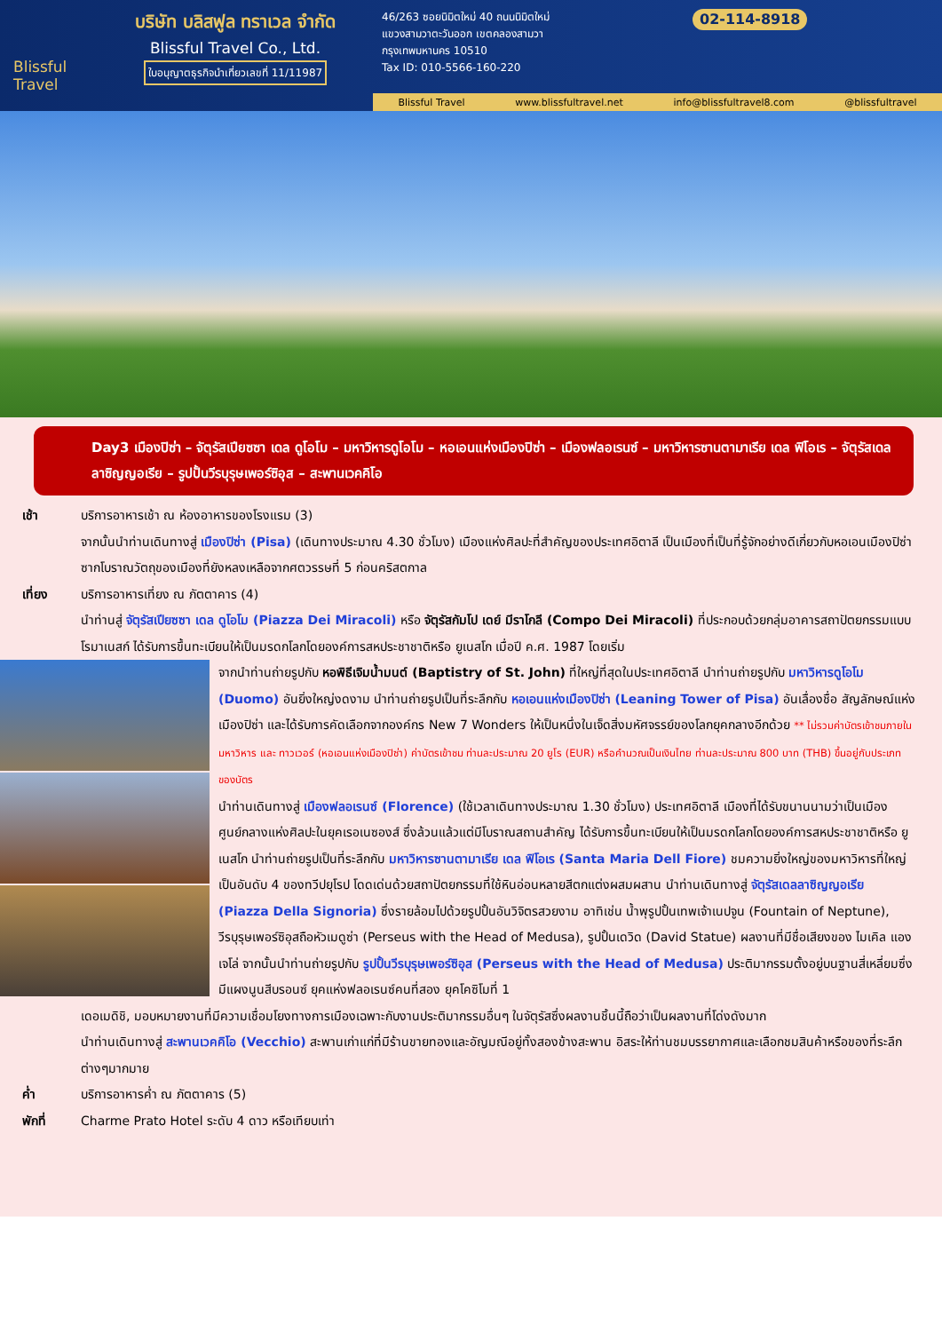Blissful Travel
บริษัท บลิสฟูล ทราเวล จำกัด
Blissful Travel Co., Ltd.
ใบอนุญาตธุรกิจนำเที่ยวเลขที่ 11/11987
46/263 ซอยนิมิตใหม่ 40 ถนนนิมิตใหม่
แขวงสามวาตะวันออก เขตคลองสามวา
กรุงเทพมหานคร 10510
Tax ID: 010-5566-160-220
02-114-8918
Blissful Travel www.blissfultravel.net info@blissfultravel8.com @blissfultravel
Day3 เมืองปิซ่า – จัตุรัสเปียซซา เดล ดูโอโม – มหาวิหารดูโอโม – หอเอนแห่งเมืองปิซ่า – เมืองฟลอเรนซ์ – มหาวิหารซานตามาเรีย เดล ฟิโอเร – จัตุรัสเดลลาซิญญอเรีย – รูปปั้นวีรบุรุษเพอร์ซิอุส – สะพานเวคคิโอ
เช้า บริการอาหารเช้า ณ ห้องอาหารของโรงแรม (3)
จากนั้นนำท่านเดินทางสู่ เมืองปิซ่า (Pisa) (เดินทางประมาณ 4.30 ชั่วโมง) เมืองแห่งศิลปะที่สำคัญของประเทศอิตาลี เป็นเมืองที่เป็นที่รู้จักอย่างดีเกี่ยวกับหอเอนเมืองปิซ่า ซากโบราณวัตถุของเมืองที่ยังหลงเหลือจากศตวรรษที่ 5 ก่อนคริสตกาล
เที่ยง บริการอาหารเที่ยง ณ ภัตตาคาร (4)
นำท่านสู่ จัตุรัสเปียซซา เดล ดูโอโม (Piazza Dei Miracoli) หรือ จัตุรัสกัมโป เดย์ มีราโกลี (Compo Dei Miracoli) ที่ประกอบด้วยกลุ่มอาคารสถาปัตยกรรมแบบโรมาเนสก์ ได้รับการขึ้นทะเบียนให้เป็นมรดกโลกโดยองค์การสหประชาชาติหรือ ยูเนสโก เมื่อปี ค.ศ. 1987 โดยเริ่ม
จากนำท่านถ่ายรูปกับ หอพิธีเจิมน้ำมนต์ (Baptistry of St. John) ที่ใหญ่ที่สุดในประเทศอิตาลี นำท่านถ่ายรูปกับ มหาวิหารดูโอโม (Duomo) อันยิ่งใหญ่งดงาม นำท่านถ่ายรูปเป็นที่ระลึกกับ หอเอนแห่งเมืองปิซ่า (Leaning Tower of Pisa) อันเลื่องชื่อ สัญลักษณ์แห่งเมืองปิซ่า และได้รับการคัดเลือกจากองค์กร New 7 Wonders ให้เป็นหนึ่งในเจ็ดสิ่งมหัศจรรย์ของโลกยุคกลางอีกด้วย ** ไม่รวมค่าบัตรเข้าชมภายในมหาวิหาร และ ทาวเวอร์ (หอเอนแห่งเมืองปิซ่า) ค่าบัตรเข้าชม ท่านละประมาณ 20 ยูโร (EUR) หรือคำนวณเป็นเงินไทย ท่านละประมาณ 800 บาท (THB) ขึ้นอยู่กับประเภทของบัตร
นำท่านเดินทางสู่ เมืองฟลอเรนซ์ (Florence) (ใช้เวลาเดินทางประมาณ 1.30 ชั่วโมง) ประเทศอิตาลี เมืองที่ได้รับขนานนามว่าเป็นเมืองศูนย์กลางแห่งศิลปะในยุคเรอเนซองส์ ซึ่งล้วนแล้วแต่มีโบราณสถานสำคัญ ได้รับการขึ้นทะเบียนให้เป็นมรดกโลกโดยองค์การสหประชาชาติหรือ ยูเนสโก นำท่านถ่ายรูปเป็นที่ระลึกกับ มหาวิหารซานตามาเรีย เดล ฟิโอเร (Santa Maria Dell Fiore) ชมความยิ่งใหญ่ของมหาวิหารที่ใหญ่เป็นอันดับ 4 ของทวีปยุโรป โดดเด่นด้วยสถาปัตยกรรมที่ใช้หินอ่อนหลายสีตกแต่งผสมผสาน นำท่านเดินทางสู่ จัตุรัสเดลลาซิญญอเรีย (Piazza Della Signoria) ซึ่งรายล้อมไปด้วยรูปปั้นอันวิจิตรสวยงาม อาทิเช่น น้ำพุรูปปั้นเทพเจ้าเนปจูน (Fountain of Neptune), วีรบุรุษเพอร์ซิอุสถือหัวเมดูซ่า (Perseus with the Head of Medusa), รูปปั้นเดวิด (David Statue) ผลงานที่มีชื่อเสียงของ ไมเคิล แองเจโล่ จากนั้นนำท่านถ่ายรูปกับ รูปปั้นวีรบุรุษเพอร์ซิอุส (Perseus with the Head of Medusa) ประติมากรรมตั้งอยู่บนฐานสี่เหลี่ยมซึ่งมีแผงนูนสีบรอนซ์ ยุคแห่งฟลอเรนซ์คนที่สอง ยุคโคซิโมที่ 1
เดอเมดิชิ, มอบหมายงานที่มีความเชื่อมโยงทางการเมืองเฉพาะกับงานประติมากรรมอื่นๆ ในจัตุรัสซึ่งผลงานชิ้นนี้ถือว่าเป็นผลงานที่โด่งดังมาก
นำท่านเดินทางสู่ สะพานเวคคิโอ (Vecchio) สะพานเก่าแก่ที่มีร้านขายทองและอัญมณีอยู่ทั้งสองข้างสะพาน อิสระให้ท่านชมบรรยากาศและเลือกชมสินค้าหรือของที่ระลึกต่างๆมากมาย
ค่ำ บริการอาหารค่ำ ณ ภัตตาคาร (5)
พักที่ Charme Prato Hotel ระดับ 4 ดาว หรือเทียบเท่า